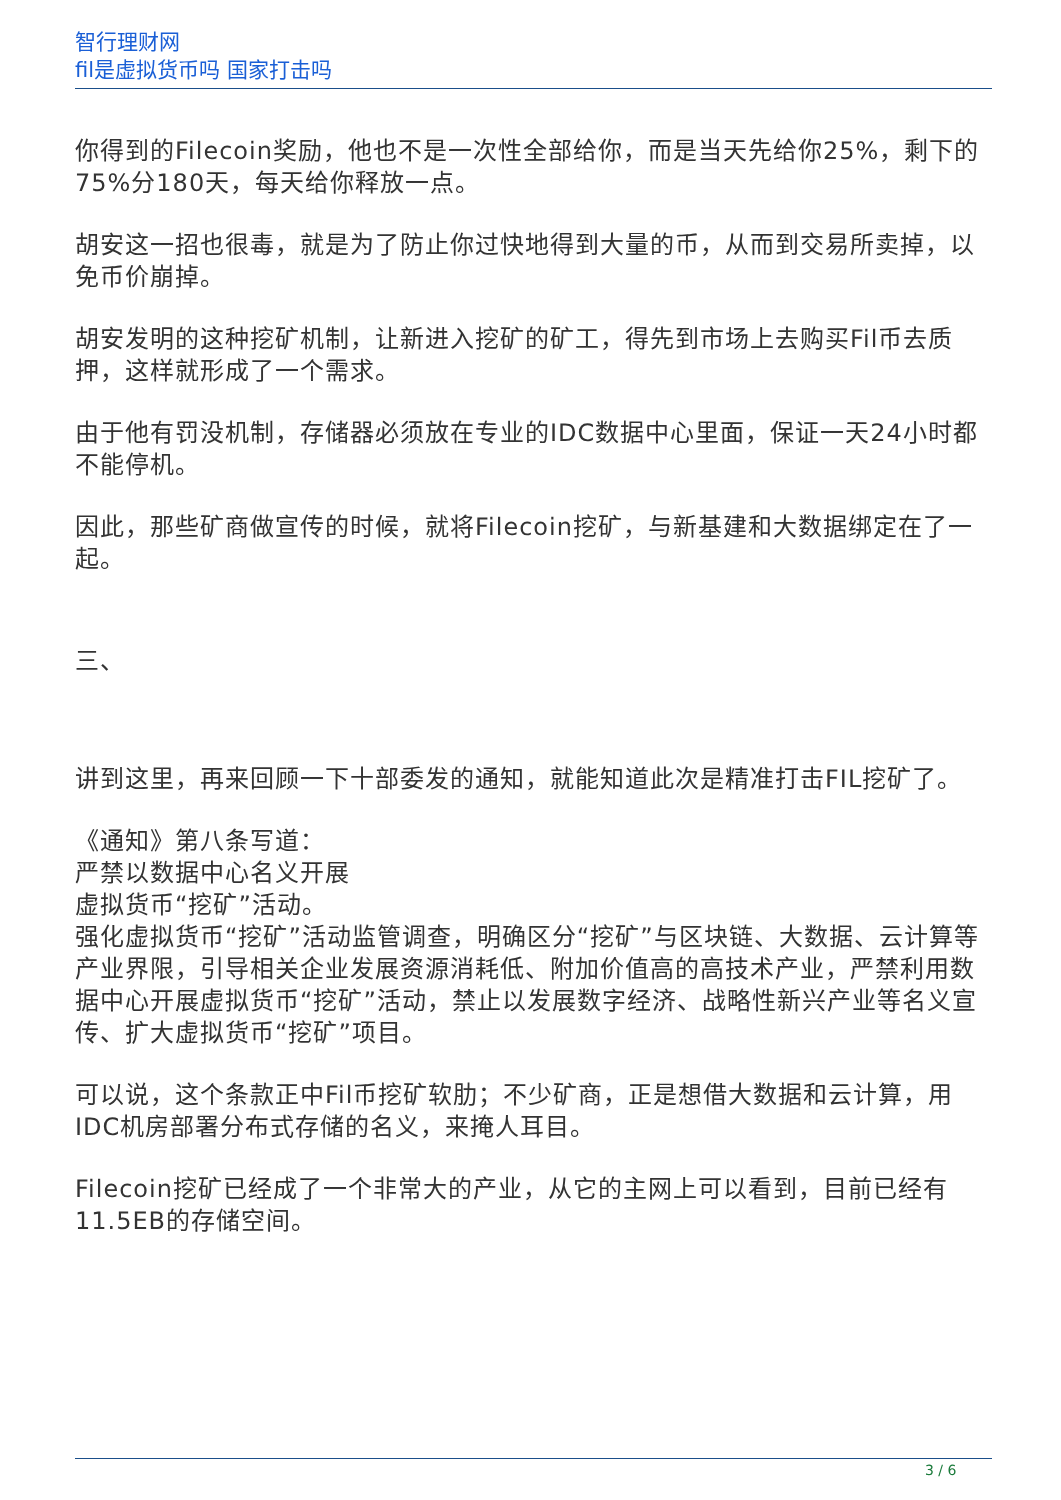智行理财网
fil是虚拟货币吗 国家打击吗
你得到的Filecoin奖励，他也不是一次性全部给你，而是当天先给你25%，剩下的75%分180天，每天给你释放一点。
胡安这一招也很毒，就是为了防止你过快地得到大量的币，从而到交易所卖掉，以免币价崩掉。
胡安发明的这种挖矿机制，让新进入挖矿的矿工，得先到市场上去购买Fil币去质押，这样就形成了一个需求。
由于他有罚没机制，存储器必须放在专业的IDC数据中心里面，保证一天24小时都不能停机。
因此，那些矿商做宣传的时候，就将Filecoin挖矿，与新基建和大数据绑定在了一起。
三、
讲到这里，再来回顾一下十部委发的通知，就能知道此次是精准打击FIL挖矿了。
《通知》第八条写道：
严禁以数据中心名义开展
虚拟货币“挖矿”活动。
强化虚拟货币“挖矿”活动监管调查，明确区分“挖矿”与区块链、大数据、云计算等产业界限，引导相关企业发展资源消耗低、附加价值高的高技术产业，严禁利用数据中心开展虚拟货币“挖矿”活动，禁止以发展数字经济、战略性新兴产业等名义宣传、扩大虚拟货币“挖矿”项目。
可以说，这个条款正中Fil币挖矿软肋；不少矿商，正是想借大数据和云计算，用IDC机房部署分布式存储的名义，来掩人耳目。
Filecoin挖矿已经成了一个非常大的产业，从它的主网上可以看到，目前已经有11.5EB的存储空间。
3 / 6